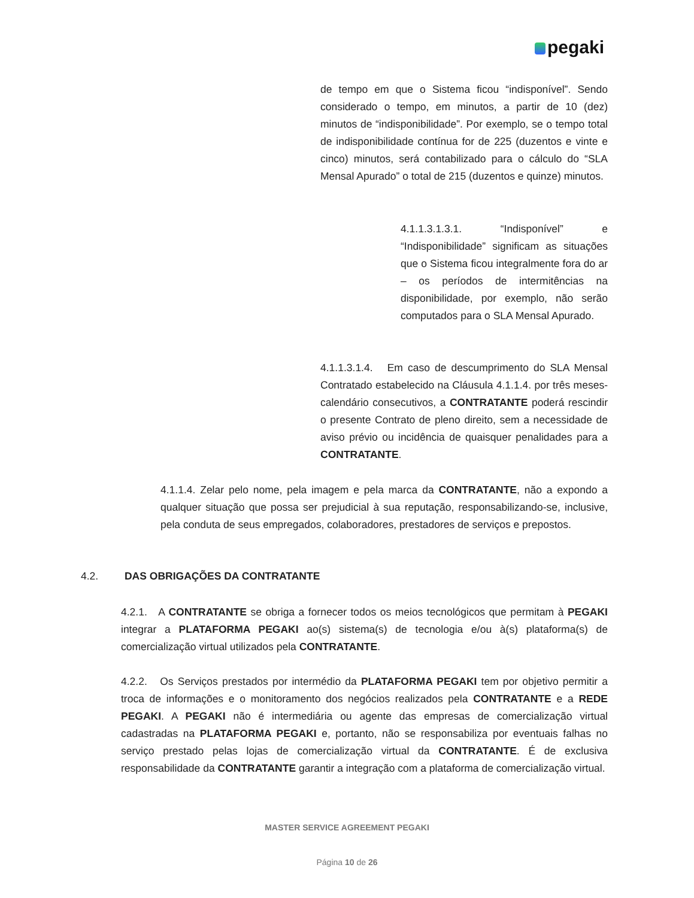pegaki
de tempo em que o Sistema ficou “indisponível”. Sendo considerado o tempo, em minutos, a partir de 10 (dez) minutos de “indisponibilidade”. Por exemplo, se o tempo total de indisponibilidade contínua for de 225 (duzentos e vinte e cinco) minutos, será contabilizado para o cálculo do “SLA Mensal Apurado” o total de 215 (duzentos e quinze) minutos.
4.1.1.3.1.3.1. “Indisponível” e “Indisponibilidade” significam as situações que o Sistema ficou integralmente fora do ar – os períodos de intermitências na disponibilidade, por exemplo, não serão computados para o SLA Mensal Apurado.
4.1.1.3.1.4. Em caso de descumprimento do SLA Mensal Contratado estabelecido na Cláusula 4.1.1.4. por três meses-calendário consecutivos, a CONTRATANTE poderá rescindir o presente Contrato de pleno direito, sem a necessidade de aviso prévio ou incidência de quaisquer penalidades para a CONTRATANTE.
4.1.1.4. Zelar pelo nome, pela imagem e pela marca da CONTRATANTE, não a expondo a qualquer situação que possa ser prejudicial à sua reputação, responsabilizando-se, inclusive, pela conduta de seus empregados, colaboradores, prestadores de serviços e prepostos.
4.2. DAS OBRIGAÇÕES DA CONTRATANTE
4.2.1. A CONTRATANTE se obriga a fornecer todos os meios tecnológicos que permitam à PEGAKI integrar a PLATAFORMA PEGAKI ao(s) sistema(s) de tecnologia e/ou à(s) plataforma(s) de comercialização virtual utilizados pela CONTRATANTE.
4.2.2. Os Serviços prestados por intermédio da PLATAFORMA PEGAKI tem por objetivo permitir a troca de informações e o monitoramento dos negócios realizados pela CONTRATANTE e a REDE PEGAKI. A PEGAKI não é intermediária ou agente das empresas de comercialização virtual cadastradas na PLATAFORMA PEGAKI e, portanto, não se responsabiliza por eventuais falhas no serviço prestado pelas lojas de comercialização virtual da CONTRATANTE. É de exclusiva responsabilidade da CONTRATANTE garantir a integração com a plataforma de comercialização virtual.
MASTER SERVICE AGREEMENT PEGAKI
Página 10 de 26